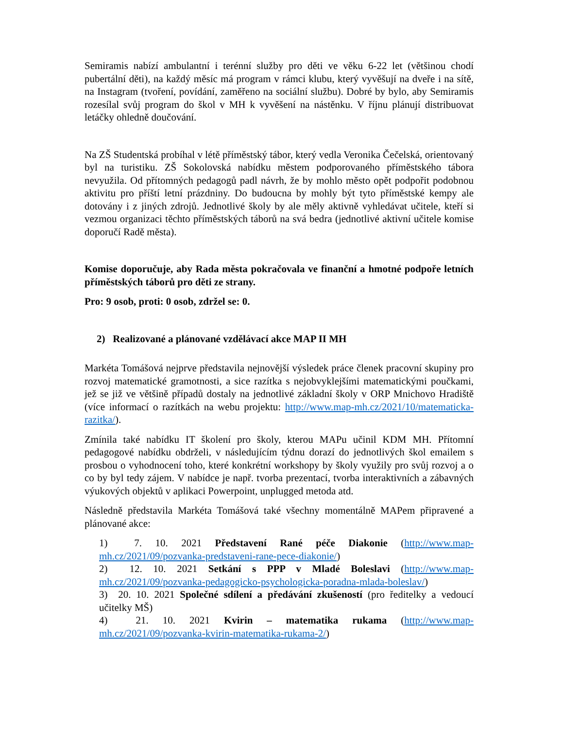Semiramis nabízí ambulantní i terénní služby pro děti ve věku 6-22 let (většinou chodí pubertální děti), na každý měsíc má program v rámci klubu, který vyvěšují na dveře i na sítě, na Instagram (tvoření, povídání, zaměřeno na sociální službu). Dobré by bylo, aby Semiramis rozesílal svůj program do škol v MH k vyvěšení na nástěnku. V říjnu plánují distribuovat letáčky ohledně doučování.
Na ZŠ Studentská probíhal v létě příměstský tábor, který vedla Veronika Čečelská, orientovaný byl na turistiku. ZŠ Sokolovská nabídku městem podporovaného příměstského tábora nevyužila. Od přítomných pedagogů padl návrh, že by mohlo město opět podpořit podobnou aktivitu pro příští letní prázdniny. Do budoucna by mohly být tyto příměstské kempy ale dotovány i z jiných zdrojů. Jednotlivé školy by ale měly aktivně vyhledávat učitele, kteří si vezmou organizaci těchto příměstských táborů na svá bedra (jednotlivé aktivní učitele komise doporučí Radě města).
Komise doporučuje, aby Rada města pokračovala ve finanční a hmotné podpoře letních příměstských táborů pro děti ze strany.
Pro: 9 osob, proti: 0 osob, zdržel se: 0.
2) Realizované a plánované vzdělávací akce MAP II MH
Markéta Tomášová nejprve představila nejnovější výsledek práce členek pracovní skupiny pro rozvoj matematické gramotnosti, a sice razítka s nejobvyklejšími matematickými poučkami, jež se již ve většině případů dostaly na jednotlivé základní školy v ORP Mnichovo Hradiště (více informací o razítkách na webu projektu: http://www.map-mh.cz/2021/10/matematicka-razitka/).
Zmínila také nabídku IT školení pro školy, kterou MAPu učinil KDM MH. Přítomní pedagogové nabídku obdrželi, v následujícím týdnu dorazí do jednotlivých škol emailem s prosbou o vyhodnocení toho, které konkrétní workshopy by školy využily pro svůj rozvoj a o co by byl tedy zájem. V nabídce je např. tvorba prezentací, tvorba interaktivních a zábavných výukových objektů v aplikaci Powerpoint, unplugged metoda atd.
Následně představila Markéta Tomášová také všechny momentálně MAPem připravené a plánované akce:
1) 7. 10. 2021 Představení Rané péče Diakonie (http://www.map-mh.cz/2021/09/pozvanka-predstaveni-rane-pece-diakonie/)
2) 12. 10. 2021 Setkání s PPP v Mladé Boleslavi (http://www.map-mh.cz/2021/09/pozvanka-pedagogicko-psychologicka-poradna-mlada-boleslav/)
3) 20. 10. 2021 Společné sdílení a předávání zkušeností (pro ředitelky a vedoucí učitelky MŠ)
4) 21. 10. 2021 Kvirin – matematika rukama (http://www.map-mh.cz/2021/09/pozvanka-kvirin-matematika-rukama-2/)